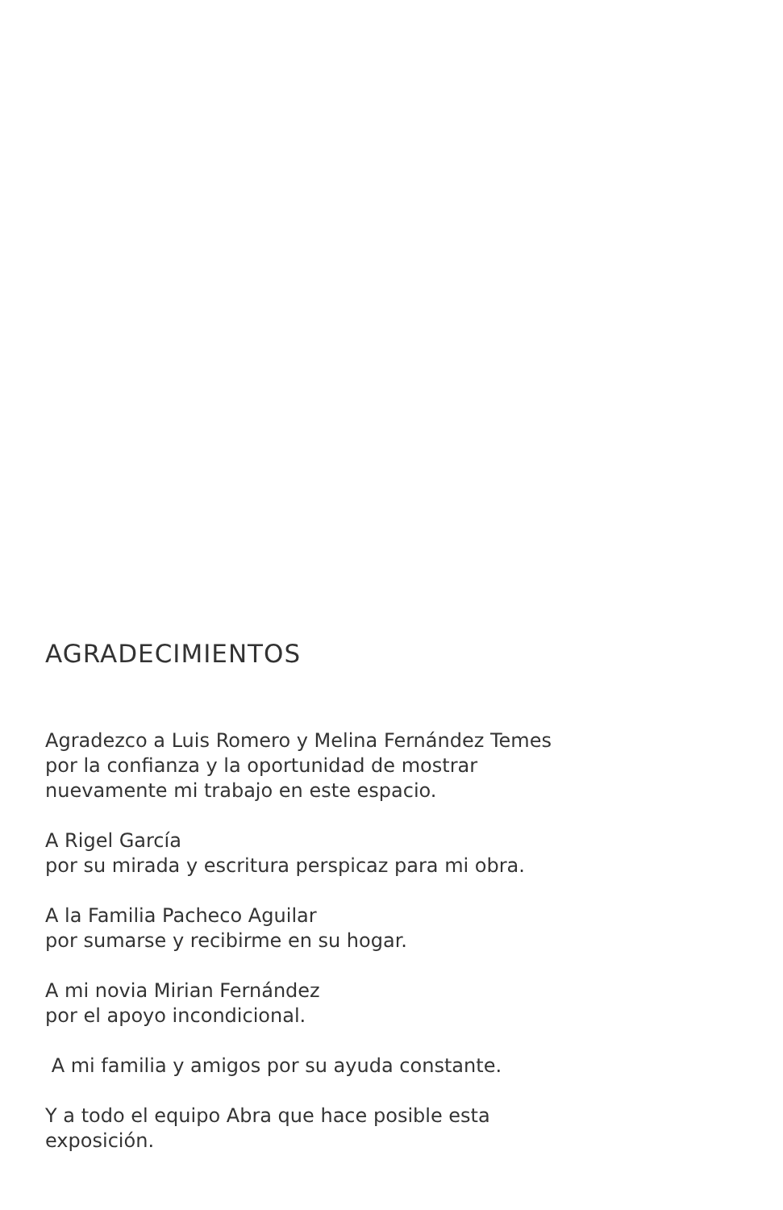AGRADECIMIENTOS
Agradezco a Luis Romero y Melina Fernández Temes
por la confianza y la oportunidad de mostrar
nuevamente mi trabajo en este espacio.
A Rigel García
por su mirada y escritura perspicaz para mi obra.
A la Familia Pacheco Aguilar
por sumarse y recibirme en su hogar.
A mi novia Mirian Fernández
por el apoyo incondicional.
A mi familia y amigos por su ayuda constante.
Y a todo el equipo Abra que hace posible esta
exposición.